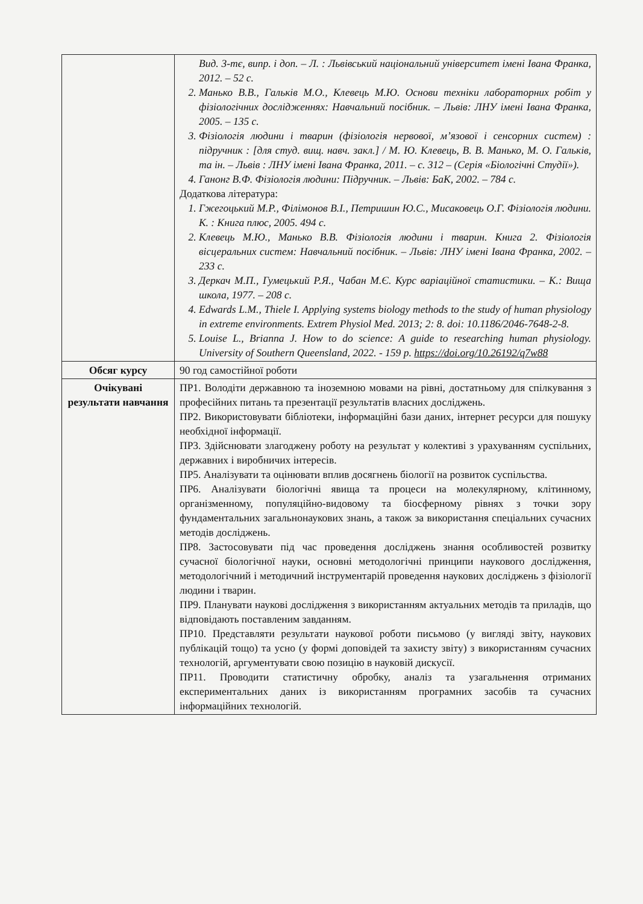| | Вид. 3-тє, випр. і доп. – Л. : Львівський національний університет імені Івана Франка, 2012. – 52 с. 2. Манько В.В., Гальків М.О., Клевець М.Ю. Основи техніки лабораторних робіт у фізіологічних дослідженнях: Навчальний посібник. – Львів: ЛНУ імені Івана Франка, 2005. – 135 с. 3. Фізіологія людини і тварин (фізіологія нервової, м’язової і сенсорних систем) : підручник : [для студ. вищ. навч. закл.] / М. Ю. Клевець, В. В. Манько, М. О. Гальків, та ін. – Львів : ЛНУ імені Івана Франка, 2011. – с. 312 – (Серія «Біологічні Студії»). 4. Ганонг В.Ф. Фізіологія людини: Підручник. – Львів: БаК, 2002. – 784 с. Додаткова література: 1. Гжегоцький М.Р., Філімонов В.І., Петришин Ю.С., Мисаковець О.Г. Фізіологія людини. К. : Книга плюс, 2005. 494 с. 2. Клевець М.Ю., Манько В.В. Фізіологія людини і тварин. Книга 2. Фізіологія вісцеральних систем: Навчальний посібник. – Львів: ЛНУ імені Івана Франка, 2002. – 233 с. 3. Деркач М.П., Гумецький Р.Я., Чабан М.Є. Курс варіаційної статистики. – К.: Вища школа, 1977. – 208 с. 4. Edwards L.M., Thiele I. Applying systems biology methods to the study of human physiology in extreme environments. Extrem Physiol Med. 2013; 2: 8. doi: 10.1186/2046-7648-2-8. 5. Louise L., Brianna J. How to do science: A guide to researching human physiology. University of Southern Queensland, 2022. - 159 p. https://doi.org/10.26192/q7w88 |
| Обсяг курсу | 90 год самостійної роботи |
| Очікувані результати навчання | ПР1. Володіти державною та іноземною мовами на рівні, достатньому для спілкування з професійних питань та презентації результатів власних досліджень. ПР2. Використовувати бібліотеки, інформаційні бази даних, інтернет ресурси для пошуку необхідної інформації. ПР3. Здійснювати злагоджену роботу на результат у колективі з урахуванням суспільних, державних і виробничих інтересів. ПР5. Аналізувати та оцінювати вплив досягнень біології на розвиток суспільства. ПР6. Аналізувати біологічні явища та процеси на молекулярному, клітинному, організменному, популяційно-видовому та біосферному рівнях з точки зору фундаментальних загальнонаукових знань, а також за використання спеціальних сучасних методів досліджень. ПР8. Застосовувати під час проведення досліджень знання особливостей розвитку сучасної біологічної науки, основні методологічні принципи наукового дослідження, методологічний і методичний інструментарій проведення наукових досліджень з фізіології людини і тварин. ПР9. Планувати наукові дослідження з використанням актуальних методів та приладів, що відповідають поставленим завданням. ПР10. Представляти результати наукової роботи письмово (у вигляді звіту, наукових публікацій тощо) та усно (у формі доповідей та захисту звіту) з використанням сучасних технологій, аргументувати свою позицію в науковій дискусії. ПР11. Проводити статистичну обробку, аналіз та узагальнення отриманих експериментальних даних із використанням програмних засобів та сучасних інформаційних технологій. |